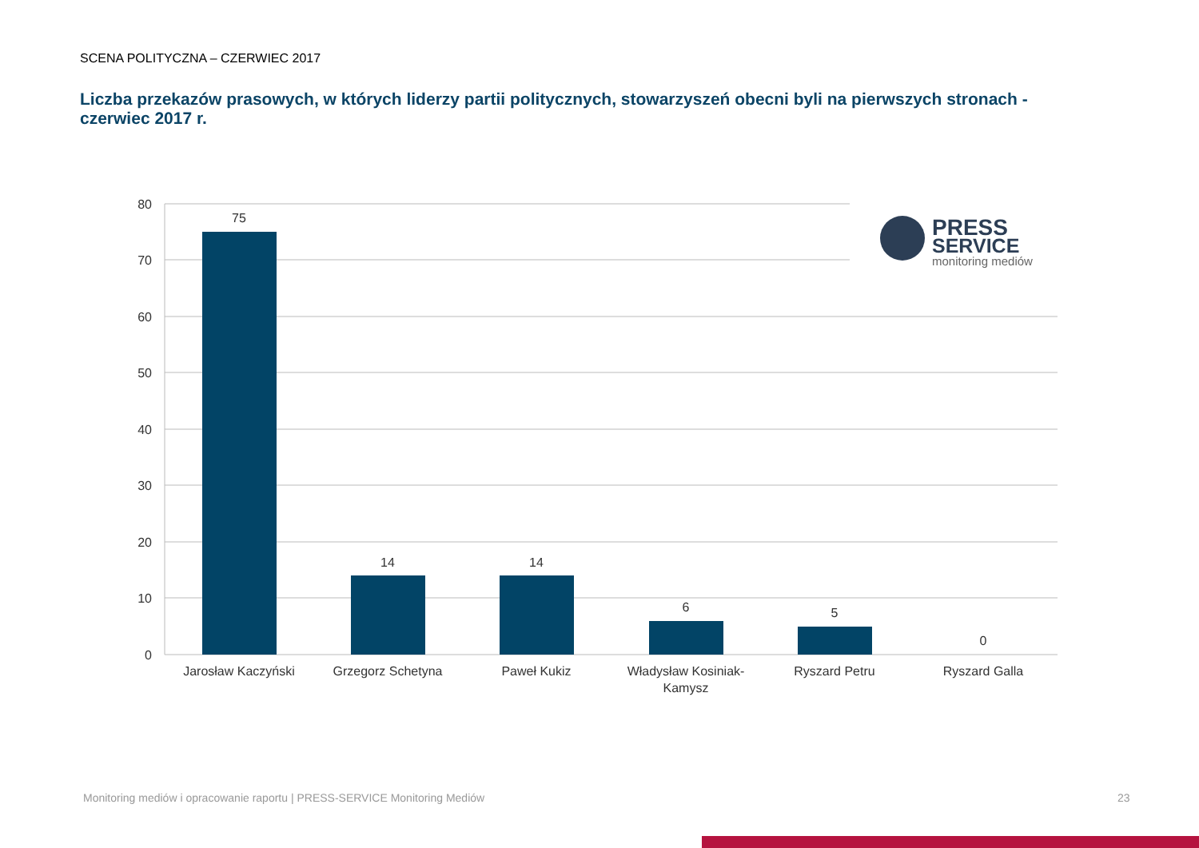SCENA POLITYCZNA – CZERWIEC 2017
Liczba przekazów prasowych, w których liderzy partii politycznych, stowarzyszeń obecni byli na pierwszych stronach - czerwiec 2017 r.
80
70
60
50
40
30
20
10
0
75
14
14
6
5
0
Jarosław Kaczyński
Grzegorz Schetyna
Paweł Kukiz
Władysław Kosiniak-
Kamysz
Ryszard Petru
Ryszard Galla
PRESS
SERVICE
monitoring mediów
Monitoring mediów i opracowanie raportu | PRESS-SERVICE Monitoring Mediów
23